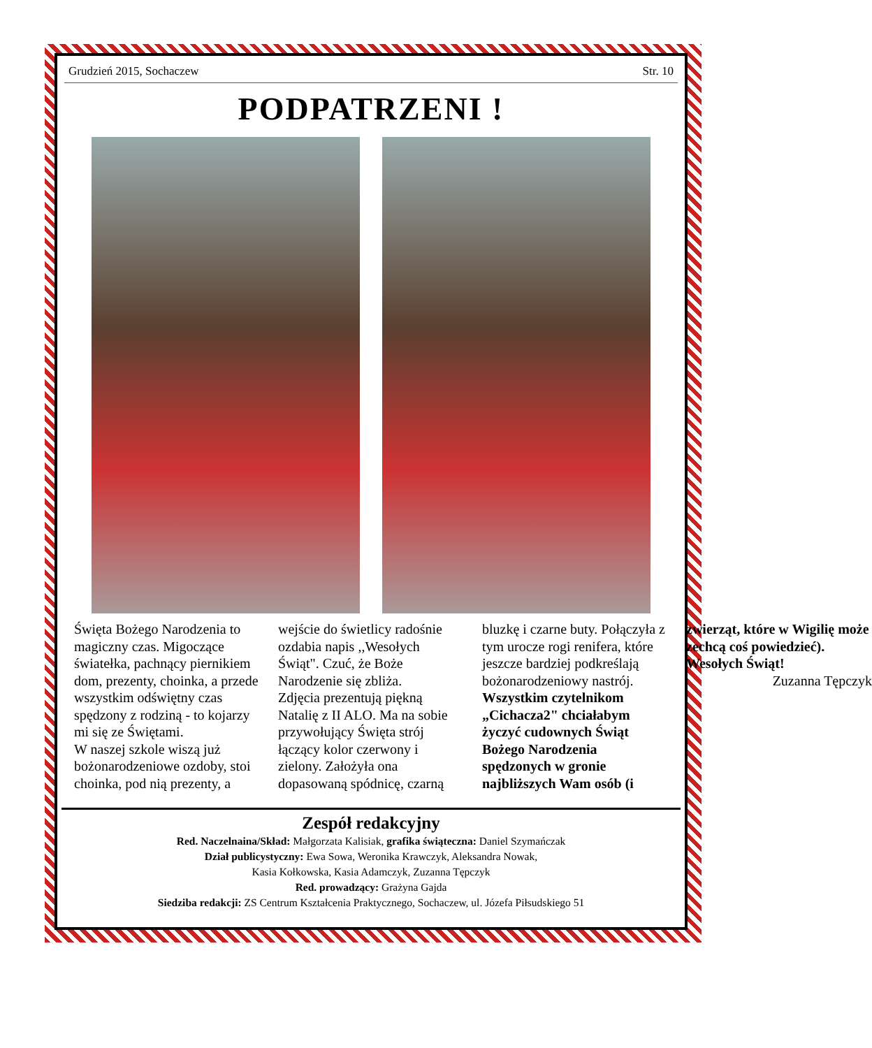Grudzień 2015, Sochaczew Str. 10
PODPATRZENI !
Święta Bożego Narodzenia to magiczny czas. Migoczące światełka, pachnący piernikiem dom, prezenty, choinka, a przede wszystkim odświętny czas spędzony z rodziną - to kojarzy mi się ze Świętami.
W naszej szkole wiszą już bożonarodzeniowe ozdoby, stoi choinka, pod nią prezenty, a wejście do świetlicy radośnie ozdabia napis ,,Wesołych Świąt". Czuć, że Boże Narodzenie się zbliża.
Zdjęcia prezentują piękną Natalię z II ALO. Ma na sobie przywołujący Święta strój łączący kolor czerwony i zielony. Założyła ona dopasowaną spódnicę, czarną bluzkę i czarne buty. Połączyła z tym urocze rogi renifera, które jeszcze bardziej podkreślają bożonarodzeniowy nastrój.
Wszystkim czytelnikom „Cichacza2" chciałabym życzyć cudownych Świąt Bożego Narodzenia spędzonych w gronie najbliższych Wam osób (i zwierząt, które w Wigilię może zechcą coś powiedzieć). Wesołych Świąt!
Zuzanna Tępczyk
Zespół redakcyjny
Red. Naczelnaina/Skład: Małgorzata Kalisiak, grafika świąteczna: Daniel Szymańczak
Dział publicystyczny: Ewa Sowa, Weronika Krawczyk, Aleksandra Nowak,
Kasia Kołkowska, Kasia Adamczyk, Zuzanna Tępczyk
Red. prowadzący: Grażyna Gajda
Siedziba redakcji: ZS Centrum Kształcenia Praktycznego, Sochaczew, ul. Józefa Piłsudskiego 51